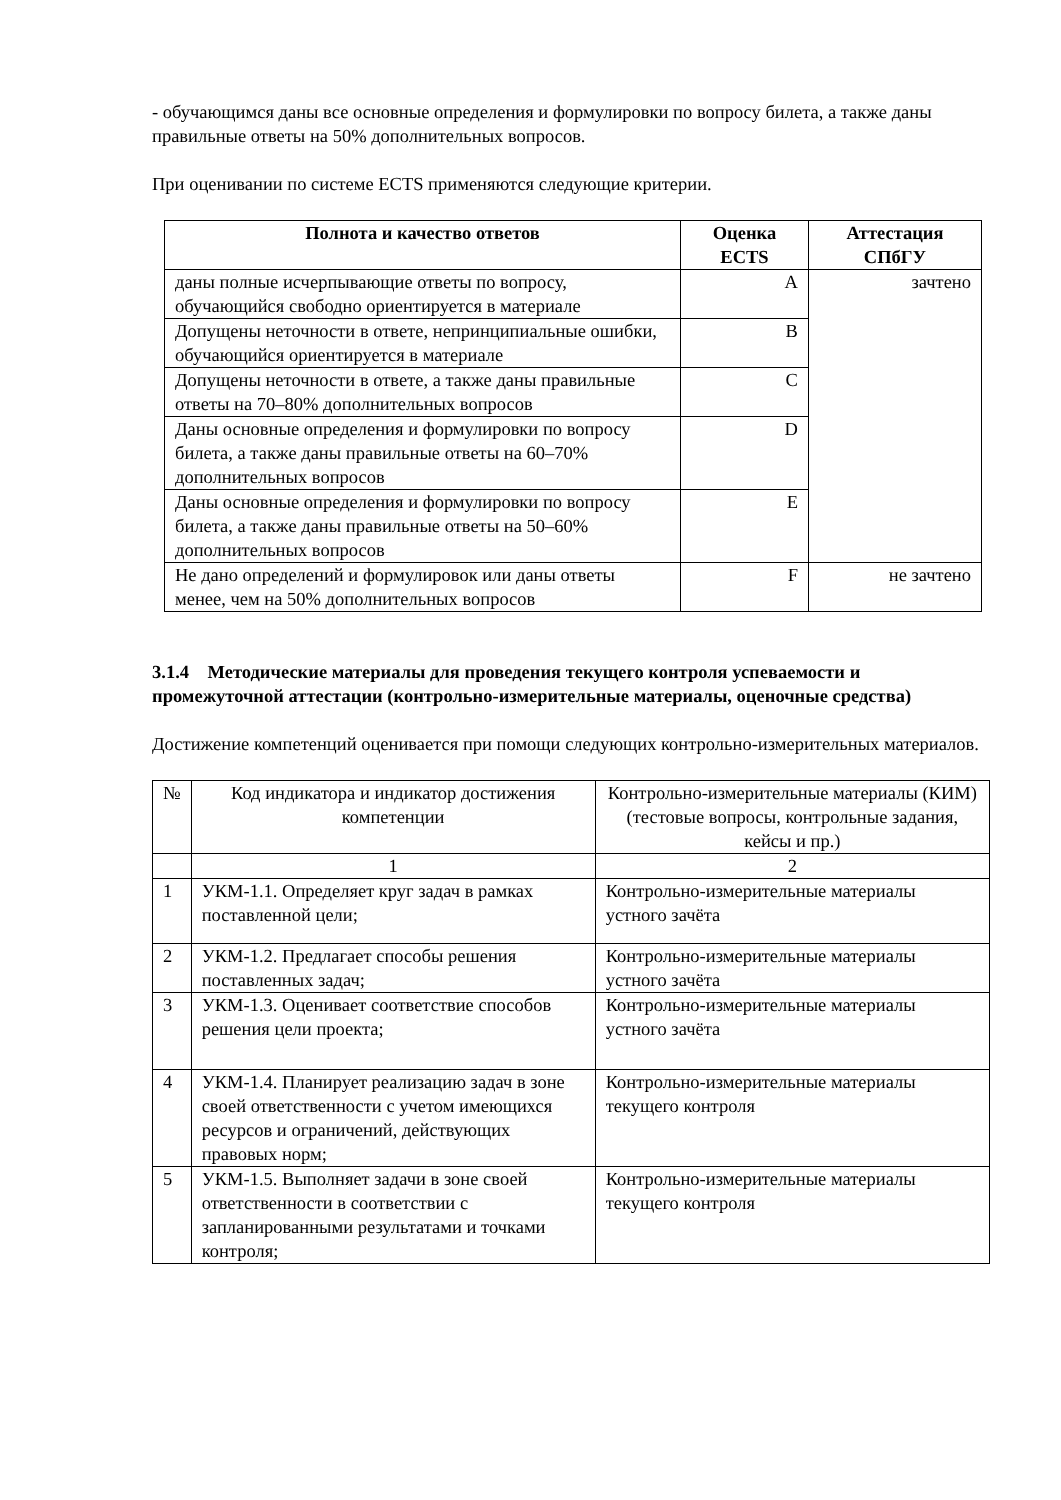- обучающимся даны все основные определения и формулировки по вопросу билета, а также даны правильные ответы на 50% дополнительных вопросов.
При оценивании по системе ECTS применяются следующие критерии.
| Полнота и качество ответов | Оценка ECTS | Аттестация СПбГУ |
| --- | --- | --- |
| даны полные исчерпывающие ответы по вопросу, обучающийся свободно ориентируется в материале | A | зачтено |
| Допущены неточности в ответе, непринципиальные ошибки, обучающийся ориентируется в материале | B | |
| Допущены неточности в ответе, а также даны правильные ответы на 70–80% дополнительных вопросов | C | |
| Даны основные определения и формулировки по вопросу билета, а также даны правильные ответы на 60–70% дополнительных вопросов | D | |
| Даны основные определения и формулировки по вопросу билета, а также даны правильные ответы на 50–60% дополнительных вопросов | E | |
| Не дано определений и формулировок или даны ответы менее, чем на 50% дополнительных вопросов | F | не зачтено |
3.1.4 Методические материалы для проведения текущего контроля успеваемости и промежуточной аттестации (контрольно-измерительные материалы, оценочные средства)
Достижение компетенций оценивается при помощи следующих контрольно-измерительных материалов.
| № | Код индикатора и индикатор достижения компетенции | Контрольно-измерительные материалы (КИМ) (тестовые вопросы, контрольные задания, кейсы и пр.) |
| | 1 | 2 |
| 1 | УКМ-1.1. Определяет круг задач в рамках поставленной цели; | Контрольно-измерительные материалы устного зачёта |
| 2 | УКМ-1.2. Предлагает способы решения поставленных задач; | Контрольно-измерительные материалы устного зачёта |
| 3 | УКМ-1.3. Оценивает соответствие способов решения цели проекта; | Контрольно-измерительные материалы устного зачёта |
| 4 | УКМ-1.4. Планирует реализацию задач в зоне своей ответственности с учетом имеющихся ресурсов и ограничений, действующих правовых норм; | Контрольно-измерительные материалы текущего контроля |
| 5 | УКМ-1.5. Выполняет задачи в зоне своей ответственности в соответствии с запланированными результатами и точками контроля; | Контрольно-измерительные материалы текущего контроля |